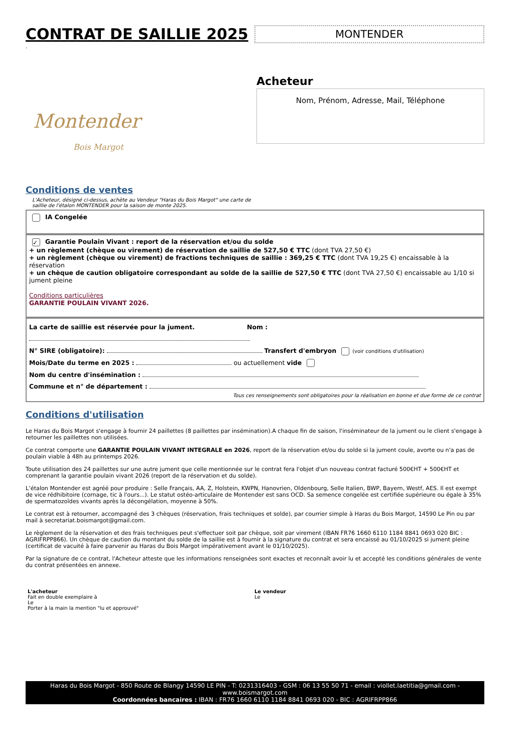CONTRAT DE SAILLIE 2025
MONTENDER
.
Montender
Bois Margot
Acheteur
Nom, Prénom, Adresse, Mail, Téléphone
Conditions de ventes
L'Acheteur, désigné ci-dessus, achète au Vendeur "Haras du Bois Margot" une carte de
saillie de l'étalon MONTENDER pour la saison de monte 2025.
IA Congelée
✓ Garantie Poulain Vivant : report de la réservation et/ou du solde
+ un règlement (chèque ou virement) de réservation de saillie de 527,50 € TTC (dont TVA 27,50 €)
+ un règlement (chèque ou virement) de fractions techniques de saillie : 369,25 € TTC (dont TVA 19,25 €) encaissable à la réservation
+ un chèque de caution obligatoire correspondant au solde de la saillie de 527,50 € TTC (dont TVA 27,50 €) encaissable au 1/10 si jument pleine
Conditions particulières
GARANTIE POULAIN VIVANT 2026.
La carte de saillie est réservée pour la jument. Nom :
N° SIRE (obligatoire): Transfert d'embryon (voir conditions d'utilisation)
Mois/Date du terme en 2025 : ou actuellement vide
Nom du centre d'insémination :
Commune et n° de département :
Tous ces renseignements sont obligatoires pour la réalisation en bonne et due forme de ce contrat
Conditions d'utilisation
Le Haras du Bois Margot s'engage à fournir 24 paillettes (8 paillettes par insémination).A chaque fin de saison, l'inséminateur de la jument ou le client s'engage à retourner les paillettes non utilisées.
Ce contrat comporte une GARANTIE POULAIN VIVANT INTEGRALE en 2026, report de la réservation et/ou du solde si la jument coule, avorte ou n'a pas de poulain viable à 48h au printemps 2026.
Toute utilisation des 24 paillettes sur une autre jument que celle mentionnée sur le contrat fera l'objet d'un nouveau contrat facturé 500€HT + 500€HT et comprenant la garantie poulain vivant 2026 (report de la réservation et du solde).
L’étalon Montender est agréé pour produire : Selle Français, AA, Z, Holstein, KWPN, Hanovrien, Oldenbourg, Selle Italien, BWP, Bayern, Westf, AES. Il est exempt de vice rédhibitoire (cornage, tic à l'ours...). Le statut ostéo-articulaire de Montender est sans OCD. Sa semence congelée est certifiée supérieure ou égale à 35% de spermatozoïdes vivants après la décongélation, moyenne à 50%.
Le contrat est à retourner, accompagné des 3 chèques (réservation, frais techniques et solde), par courrier simple à Haras du Bois Margot, 14590 Le Pin ou par mail à secretariat.boismargot@gmail.com.
Le règlement de la réservation et des frais techniques peut s'effectuer soit par chèque, soit par virement (IBAN FR76 1660 6110 1184 8841 0693 020 BIC : AGRIFRPP866). Un chèque de caution du montant du solde de la saillie est à fournir à la signature du contrat et sera encaissé au 01/10/2025 si jument pleine (certificat de vacuité à faire parvenir au Haras du Bois Margot impérativement avant le 01/10/2025).
Par la signature de ce contrat, l'Acheteur atteste que les informations renseignées sont exactes et reconnaît avoir lu et accepté les conditions générales de vente du contrat présentées en annexe.
L'acheteur
Fait en double exemplaire à
Le
Porter à la main la mention "lu et approuvé"
Le vendeur
Le
Haras du Bois Margot - 850 Route de Blangy 14590 LE PIN - T: 0231316403 - GSM : 06 13 55 50 71 - email : viollet.laetitia@gmail.com - www.boismargot.com
Coordonnées bancaires : IBAN : FR76 1660 6110 1184 8841 0693 020 - BIC : AGRIFRPP866